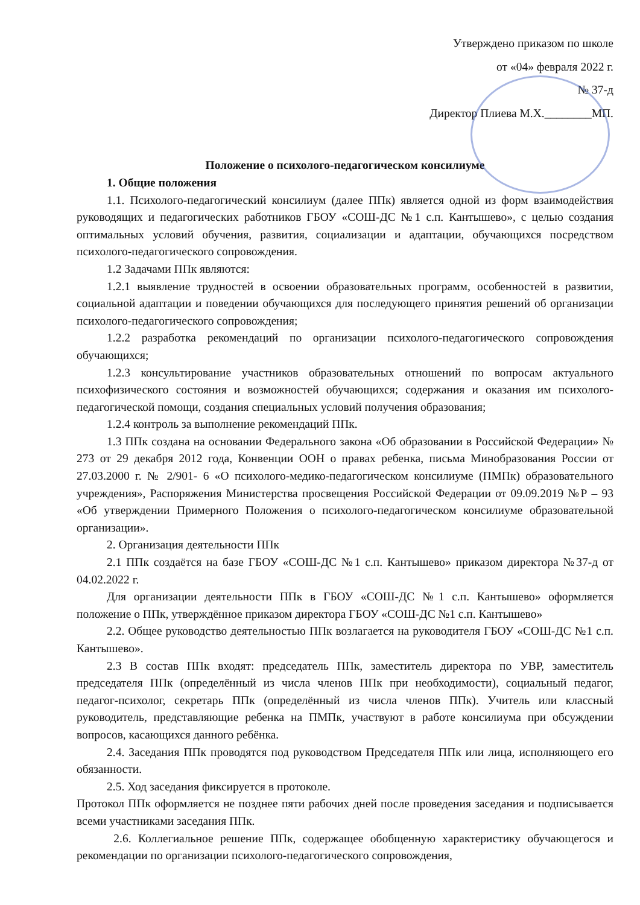Утверждено приказом по школе
от «04» февраля 2022 г.
№ 37-д
Директор Плиева М.Х.________МП.
Положение о психолого-педагогическом консилиуме
1. Общие положения
1.1. Психолого-педагогический консилиум (далее ППк) является одной из форм взаимодействия руководящих и педагогических работников ГБОУ «СОШ-ДС №1 с.п. Кантышево», с целью создания оптимальных условий обучения, развития, социализации и адаптации, обучающихся посредством психолого-педагогического сопровождения.
1.2 Задачами ППк являются:
1.2.1 выявление трудностей в освоении образовательных программ, особенностей в развитии, социальной адаптации и поведении обучающихся для последующего принятия решений об организации психолого-педагогического сопровождения;
1.2.2 разработка рекомендаций по организации психолого-педагогического сопровождения обучающихся;
1.2.3 консультирование участников образовательных отношений по вопросам актуального психофизического состояния и возможностей обучающихся; содержания и оказания им психолого-педагогической помощи, создания специальных условий получения образования;
1.2.4 контроль за выполнение рекомендаций ППк.
1.3 ППк создана на основании Федерального закона «Об образовании в Российской Федерации» № 273 от 29 декабря 2012 года, Конвенции ООН о правах ребенка, письма Минобразования России от 27.03.2000 г. № 2/901- 6 «О психолого-медико-педагогическом консилиуме (ПМПк) образовательного учреждения», Распоряжения Министерства просвещения Российской Федерации от 09.09.2019 №Р – 93 «Об утверждении Примерного Положения о психолого-педагогическом консилиуме образовательной организации».
2. Организация деятельности ППк
2.1 ППк создаётся на базе ГБОУ «СОШ-ДС №1 с.п. Кантышево» приказом директора №37-д от 04.02.2022 г.
Для организации деятельности ППк в ГБОУ «СОШ-ДС №1 с.п. Кантышево» оформляется положение о ППк, утверждённое приказом директора ГБОУ «СОШ-ДС №1 с.п. Кантышево»
2.2. Общее руководство деятельностью ППк возлагается на руководителя ГБОУ «СОШ-ДС №1 с.п. Кантышево».
2.3 В состав ППк входят: председатель ППк, заместитель директора по УВР, заместитель председателя ППк (определённый из числа членов ППк при необходимости), социальный педагог, педагог-психолог, секретарь ППк (определённый из числа членов ППк). Учитель или классный руководитель, представляющие ребенка на ПМПк, участвуют в работе консилиума при обсуждении вопросов, касающихся данного ребёнка.
2.4. Заседания ППк проводятся под руководством Председателя ППк или лица, исполняющего его обязанности.
2.5. Ход заседания фиксируется в протоколе.
Протокол ППк оформляется не позднее пяти рабочих дней после проведения заседания и подписывается всеми участниками заседания ППк.
2.6. Коллегиальное решение ППк, содержащее обобщенную характеристику обучающегося и рекомендации по организации психолого-педагогического сопровождения,